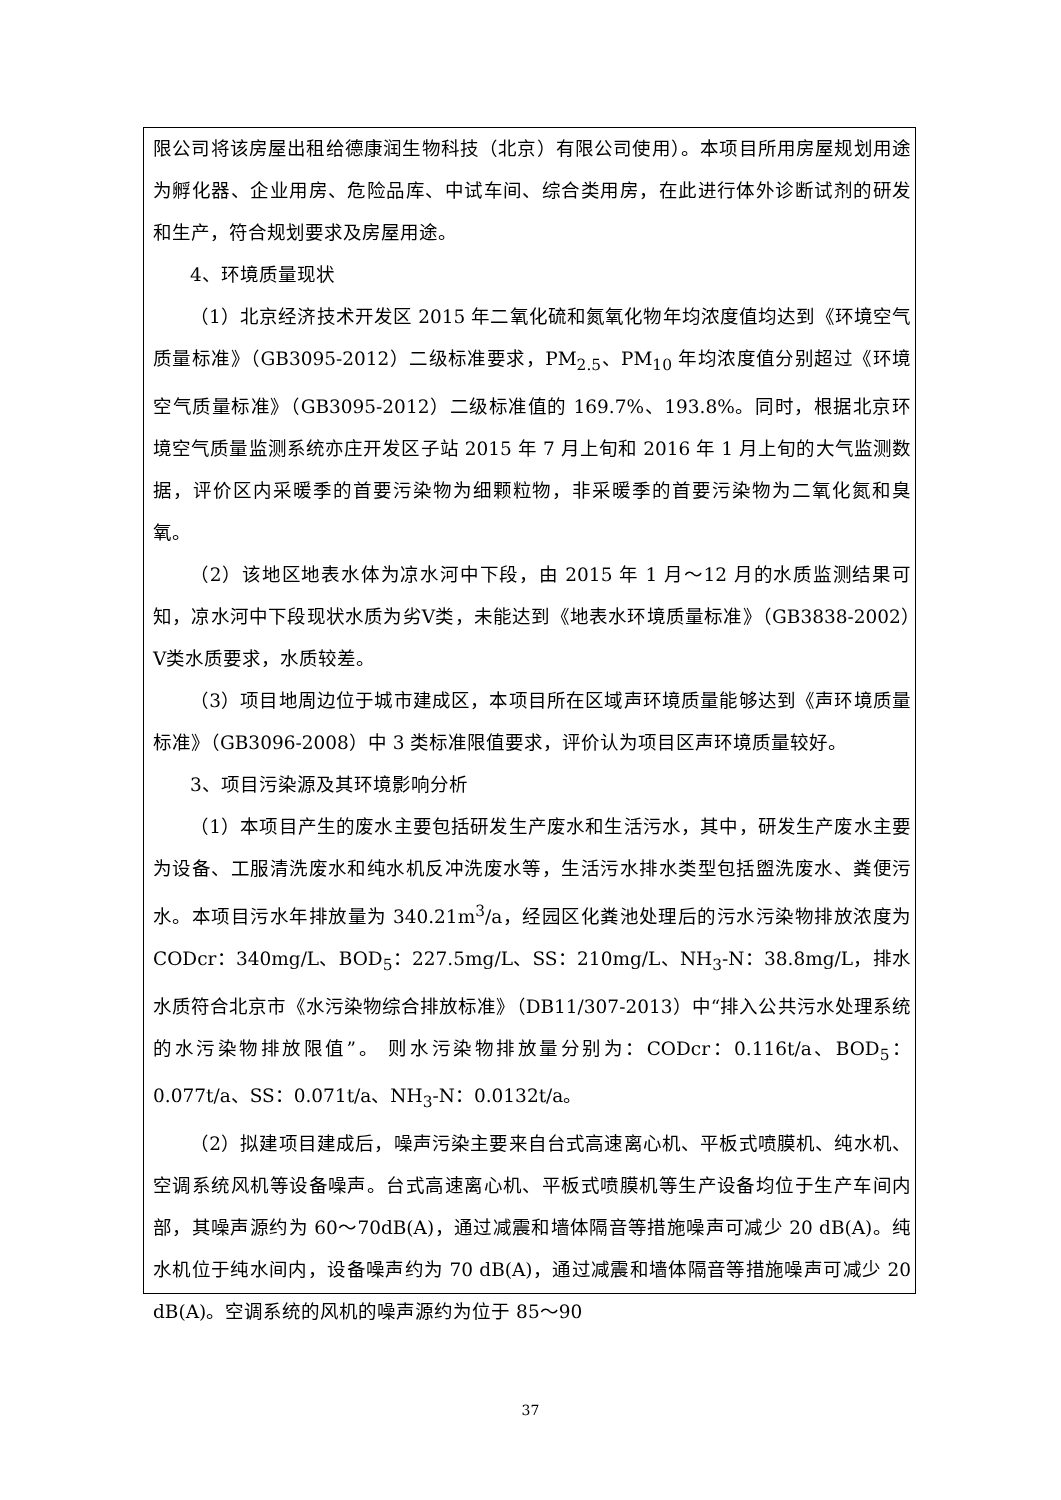限公司将该房屋出租给德康润生物科技（北京）有限公司使用）。本项目所用房屋规划用途为孵化器、企业用房、危险品库、中试车间、综合类用房，在此进行体外诊断试剂的研发和生产，符合规划要求及房屋用途。
4、环境质量现状
（1）北京经济技术开发区 2015 年二氧化硫和氮氧化物年均浓度值均达到《环境空气质量标准》（GB3095-2012）二级标准要求，PM<sub>2.5</sub>、PM<sub>10</sub> 年均浓度值分别超过《环境空气质量标准》（GB3095-2012）二级标准值的 169.7%、193.8%。同时，根据北京环境空气质量监测系统亦庄开发区子站 2015 年 7 月上旬和 2016 年 1 月上旬的大气监测数据，评价区内采暖季的首要污染物为细颗粒物，非采暖季的首要污染物为二氧化氮和臭氧。
（2）该地区地表水体为凉水河中下段，由 2015 年 1 月～12 月的水质监测结果可知，凉水河中下段现状水质为劣Ⅴ类，未能达到《地表水环境质量标准》（GB3838-2002）Ⅴ类水质要求，水质较差。
（3）项目地周边位于城市建成区，本项目所在区域声环境质量能够达到《声环境质量标准》（GB3096-2008）中 3 类标准限值要求，评价认为项目区声环境质量较好。
3、项目污染源及其环境影响分析
（1）本项目产生的废水主要包括研发生产废水和生活污水，其中，研发生产废水主要为设备、工服清洗废水和纯水机反冲洗废水等，生活污水排水类型包括盥洗废水、粪便污水。本项目污水年排放量为 340.21m<sup>3</sup>/a，经园区化粪池处理后的污水污染物排放浓度为 CODcr：340mg/L、BOD<sub>5</sub>：227.5mg/L、SS：210mg/L、NH<sub>3</sub>-N：38.8mg/L，排水水质符合北京市《水污染物综合排放标准》（DB11/307-2013）中“排入公共污水处理系统的水污染物排放限值”。 则水污染物排放量分别为：CODcr：0.116t/a、BOD<sub>5</sub>：0.077t/a、SS：0.071t/a、NH<sub>3</sub>-N：0.0132t/a。
（2）拟建项目建成后，噪声污染主要来自台式高速离心机、平板式喷膜机、纯水机、空调系统风机等设备噪声。台式高速离心机、平板式喷膜机等生产设备均位于生产车间内部，其噪声源约为 60～70dB(A)，通过减震和墙体隔音等措施噪声可减少 20 dB(A)。纯水机位于纯水间内，设备噪声约为 70 dB(A)，通过减震和墙体隔音等措施噪声可减少 20 dB(A)。空调系统的风机的噪声源约为位于 85～90
37